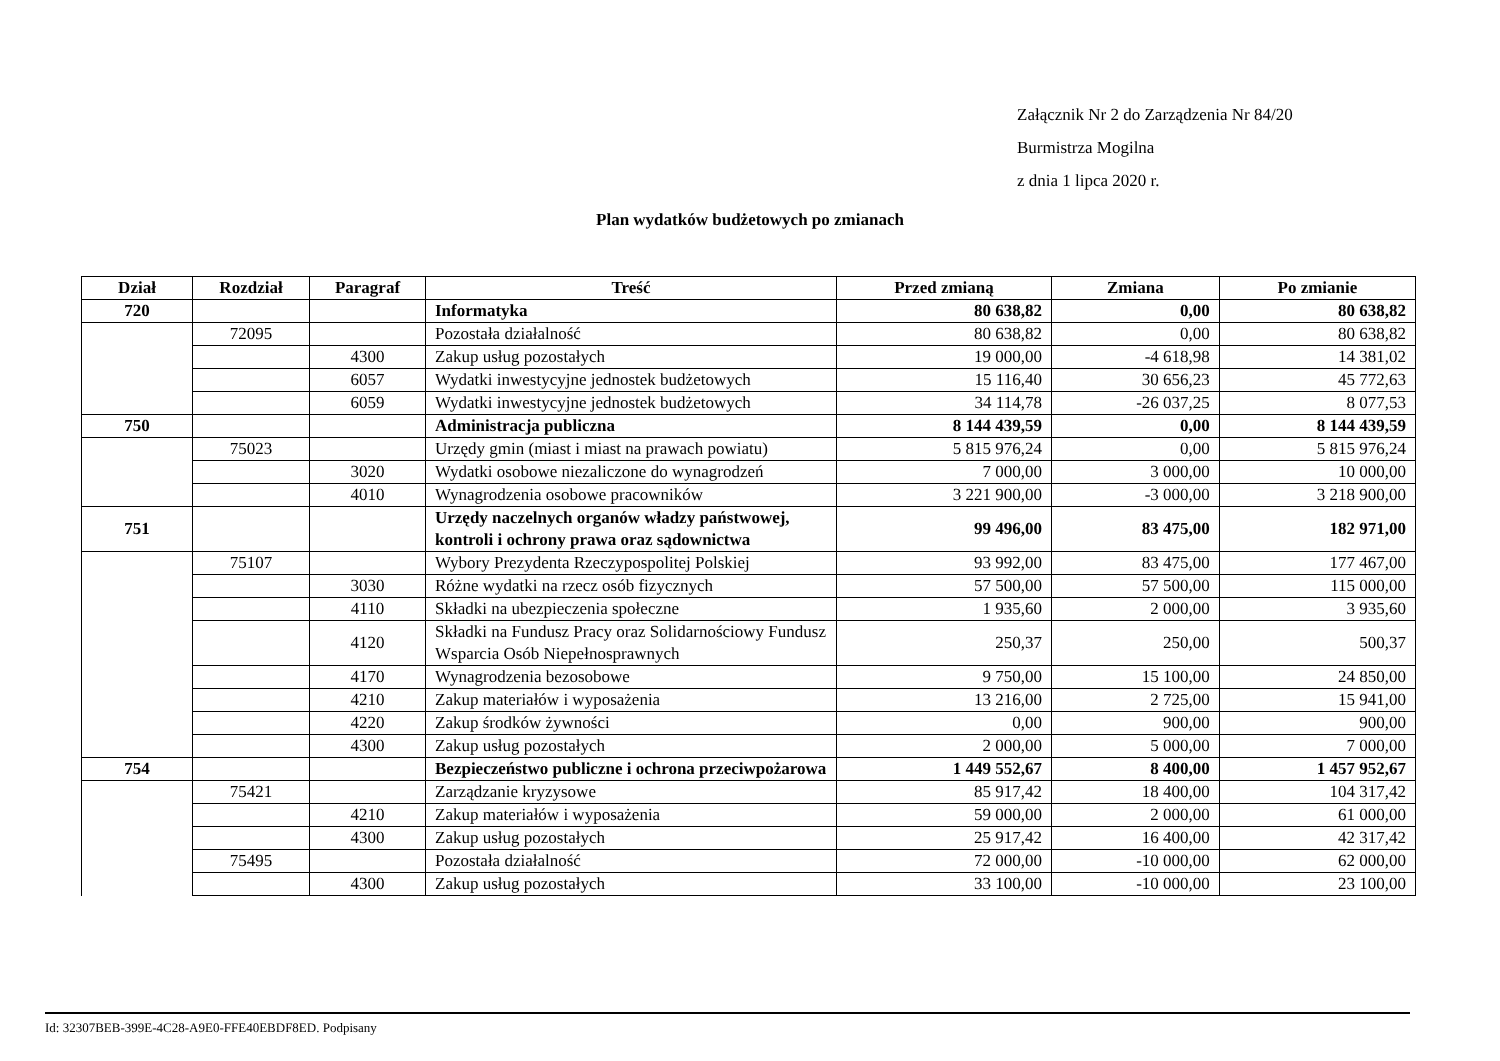Załącznik Nr 2 do Zarządzenia Nr 84/20
Burmistrza Mogilna
z dnia 1 lipca 2020 r.
Plan wydatków budżetowych po zmianach
| Dział | Rozdział | Paragraf | Treść | Przed zmianą | Zmiana | Po zmianie |
| --- | --- | --- | --- | --- | --- | --- |
| 720 | | | Informatyka | 80 638,82 | 0,00 | 80 638,82 |
| | 72095 | | Pozostała działalność | 80 638,82 | 0,00 | 80 638,82 |
| | | 4300 | Zakup usług pozostałych | 19 000,00 | -4 618,98 | 14 381,02 |
| | | 6057 | Wydatki inwestycyjne jednostek budżetowych | 15 116,40 | 30 656,23 | 45 772,63 |
| | | 6059 | Wydatki inwestycyjne jednostek budżetowych | 34 114,78 | -26 037,25 | 8 077,53 |
| 750 | | | Administracja publiczna | 8 144 439,59 | 0,00 | 8 144 439,59 |
| | 75023 | | Urzędy gmin (miast i miast na prawach powiatu) | 5 815 976,24 | 0,00 | 5 815 976,24 |
| | | 3020 | Wydatki osobowe niezaliczone do wynagrodzeń | 7 000,00 | 3 000,00 | 10 000,00 |
| | | 4010 | Wynagrodzenia osobowe pracowników | 3 221 900,00 | -3 000,00 | 3 218 900,00 |
| 751 | | | Urzędy naczelnych organów władzy państwowej, kontroli i ochrony prawa oraz sądownictwa | 99 496,00 | 83 475,00 | 182 971,00 |
| | 75107 | | Wybory Prezydenta Rzeczypospolitej Polskiej | 93 992,00 | 83 475,00 | 177 467,00 |
| | | 3030 | Różne wydatki na rzecz osób fizycznych | 57 500,00 | 57 500,00 | 115 000,00 |
| | | 4110 | Składki na ubezpieczenia społeczne | 1 935,60 | 2 000,00 | 3 935,60 |
| | | 4120 | Składki na Fundusz Pracy oraz Solidarnościowy Fundusz Wsparcia Osób Niepełnosprawnych | 250,37 | 250,00 | 500,37 |
| | | 4170 | Wynagrodzenia bezosobowe | 9 750,00 | 15 100,00 | 24 850,00 |
| | | 4210 | Zakup materiałów i wyposażenia | 13 216,00 | 2 725,00 | 15 941,00 |
| | | 4220 | Zakup środków żywności | 0,00 | 900,00 | 900,00 |
| | | 4300 | Zakup usług pozostałych | 2 000,00 | 5 000,00 | 7 000,00 |
| 754 | | | Bezpieczeństwo publiczne i ochrona przeciwpożarowa | 1 449 552,67 | 8 400,00 | 1 457 952,67 |
| | 75421 | | Zarządzanie kryzysowe | 85 917,42 | 18 400,00 | 104 317,42 |
| | | 4210 | Zakup materiałów i wyposażenia | 59 000,00 | 2 000,00 | 61 000,00 |
| | | 4300 | Zakup usług pozostałych | 25 917,42 | 16 400,00 | 42 317,42 |
| | 75495 | | Pozostała działalność | 72 000,00 | -10 000,00 | 62 000,00 |
| | | 4300 | Zakup usług pozostałych | 33 100,00 | -10 000,00 | 23 100,00 |
Id: 32307BEB-399E-4C28-A9E0-FFE40EBDF8ED. Podpisany